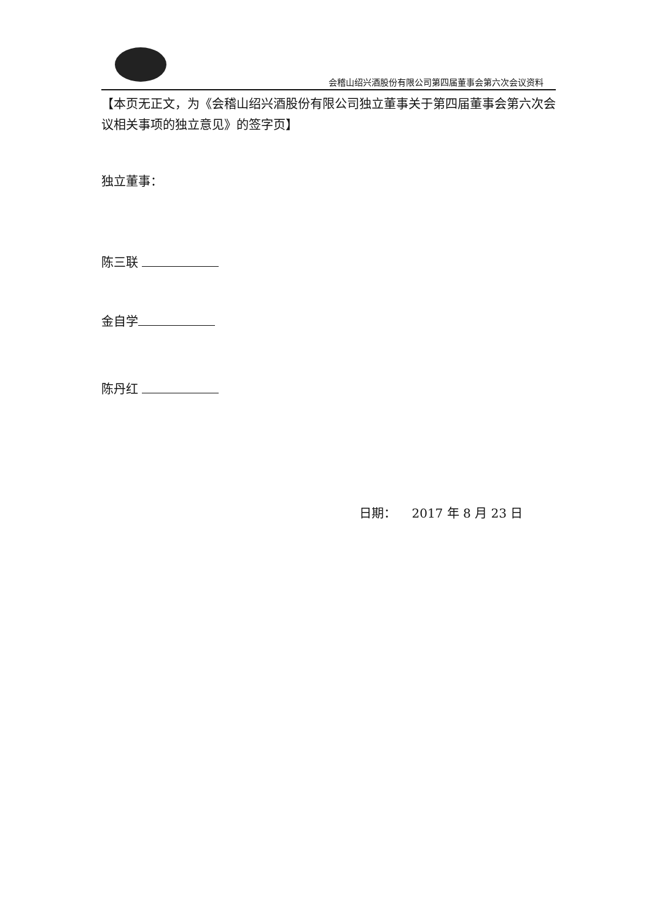会稽山绍兴酒股份有限公司第四届董事会第六次会议资料
【本页无正文，为《会稽山绍兴酒股份有限公司独立董事关于第四届董事会第六次会议相关事项的独立意见》的签字页】
独立董事：
陈三联
金自学
陈丹红
日期： 2017 年 8 月 23 日